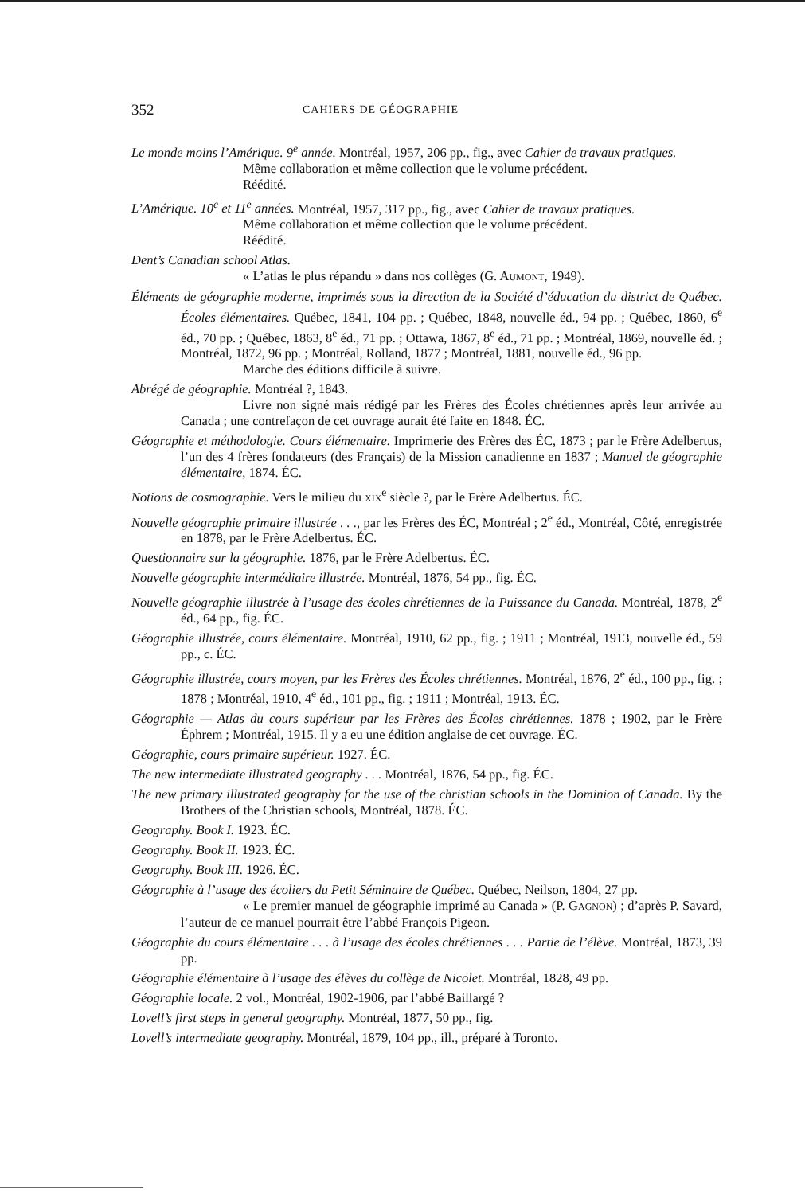352 CAHIERS DE GÉOGRAPHIE
Le monde moins l’Amérique. 9<sup>e</sup> année. Montréal, 1957, 206 pp., fig., avec Cahier de travaux pratiques.
Même collaboration et même collection que le volume précédent.
Réédité.
L’Amérique. 10<sup>e</sup> et 11<sup>e</sup> années. Montréal, 1957, 317 pp., fig., avec Cahier de travaux pratiques.
Même collaboration et même collection que le volume précédent.
Réédité.
Dent’s Canadian school Atlas.
« L’atlas le plus répandu » dans nos collèges (G. AUMONT, 1949).
Éléments de géographie moderne, imprimés sous la direction de la Société d’éducation du district de Québec. Écoles élémentaires. Québec, 1841, 104 pp. ; Québec, 1848, nouvelle éd., 94 pp. ; Québec, 1860, 6<sup>e</sup> éd., 70 pp. ; Québec, 1863, 8<sup>e</sup> éd., 71 pp. ; Ottawa, 1867, 8<sup>e</sup> éd., 71 pp. ; Montréal, 1869, nouvelle éd. ; Montréal, 1872, 96 pp. ; Montréal, Rolland, 1877 ; Montréal, 1881, nouvelle éd., 96 pp.
Marche des éditions difficile à suivre.
Abrégé de géographie. Montréal ?, 1843.
Livre non signé mais rédigé par les Frères des Écoles chrétiennes après leur arrivée au Canada ; une contrefaçon de cet ouvrage aurait été faite en 1848. ÉC.
Géographie et méthodologie. Cours élémentaire. Imprimerie des Frères des ÉC, 1873 ; par le Frère Adelbertus, l’un des 4 frères fondateurs (des Français) de la Mission canadienne en 1837 ; Manuel de géographie élémentaire, 1874. ÉC.
Notions de cosmographie. Vers le milieu du XIX<sup>e</sup> siècle ?, par le Frère Adelbertus. ÉC.
Nouvelle géographie primaire illustrée . . ., par les Frères des ÉC, Montréal ; 2<sup>e</sup> éd., Montréal, Côté, enregistrée en 1878, par le Frère Adelbertus. ÉC.
Questionnaire sur la géographie. 1876, par le Frère Adelbertus. ÉC.
Nouvelle géographie intermédiaire illustrée. Montréal, 1876, 54 pp., fig. ÉC.
Nouvelle géographie illustrée à l’usage des écoles chrétiennes de la Puissance du Canada. Montréal, 1878, 2<sup>e</sup> éd., 64 pp., fig. ÉC.
Géographie illustrée, cours élémentaire. Montréal, 1910, 62 pp., fig. ; 1911 ; Montréal, 1913, nouvelle éd., 59 pp., c. ÉC.
Géographie illustrée, cours moyen, par les Frères des Écoles chrétiennes. Montréal, 1876, 2<sup>e</sup> éd., 100 pp., fig. ; 1878 ; Montréal, 1910, 4<sup>e</sup> éd., 101 pp., fig. ; 1911 ; Montréal, 1913. ÉC.
Géographie — Atlas du cours supérieur par les Frères des Écoles chrétiennes. 1878 ; 1902, par le Frère Éphrem ; Montréal, 1915. Il y a eu une édition anglaise de cet ouvrage. ÉC.
Géographie, cours primaire supérieur. 1927. ÉC.
The new intermediate illustrated geography . . . Montréal, 1876, 54 pp., fig. ÉC.
The new primary illustrated geography for the use of the christian schools in the Dominion of Canada. By the Brothers of the Christian schools, Montréal, 1878. ÉC.
Geography. Book I. 1923. ÉC.
Geography. Book II. 1923. ÉC.
Geography. Book III. 1926. ÉC.
Géographie à l’usage des écoliers du Petit Séminaire de Québec. Québec, Neilson, 1804, 27 pp.
« Le premier manuel de géographie imprimé au Canada » (P. GAGNON) ; d’après P. Savard, l’auteur de ce manuel pourrait être l’abbé François Pigeon.
Géographie du cours élémentaire . . . à l’usage des écoles chrétiennes . . . Partie de l’élève. Montréal, 1873, 39 pp.
Géographie élémentaire à l’usage des élèves du collège de Nicolet. Montréal, 1828, 49 pp.
Géographie locale. 2 vol., Montréal, 1902-1906, par l’abbé Baillargé ?
Lovell’s first steps in general geography. Montréal, 1877, 50 pp., fig.
Lovell’s intermediate geography. Montréal, 1879, 104 pp., ill., préparé à Toronto.